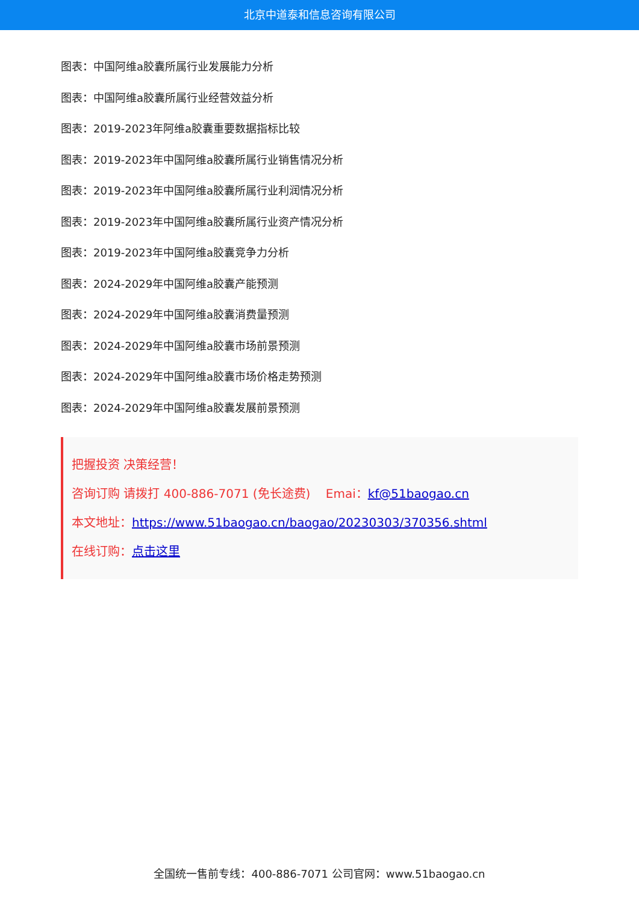北京中道泰和信息咨询有限公司
图表：中国阿维a胶囊所属行业发展能力分析
图表：中国阿维a胶囊所属行业经营效益分析
图表：2019-2023年阿维a胶囊重要数据指标比较
图表：2019-2023年中国阿维a胶囊所属行业销售情况分析
图表：2019-2023年中国阿维a胶囊所属行业利润情况分析
图表：2019-2023年中国阿维a胶囊所属行业资产情况分析
图表：2019-2023年中国阿维a胶囊竞争力分析
图表：2024-2029年中国阿维a胶囊产能预测
图表：2024-2029年中国阿维a胶囊消费量预测
图表：2024-2029年中国阿维a胶囊市场前景预测
图表：2024-2029年中国阿维a胶囊市场价格走势预测
图表：2024-2029年中国阿维a胶囊发展前景预测
把握投资 决策经营！
咨询订购 请拨打 400-886-7071 (免长途费) Emai：kf@51baogao.cn
本文地址：https://www.51baogao.cn/baogao/20230303/370356.shtml
在线订购：点击这里
全国统一售前专线：400-886-7071 公司官网：www.51baogao.cn